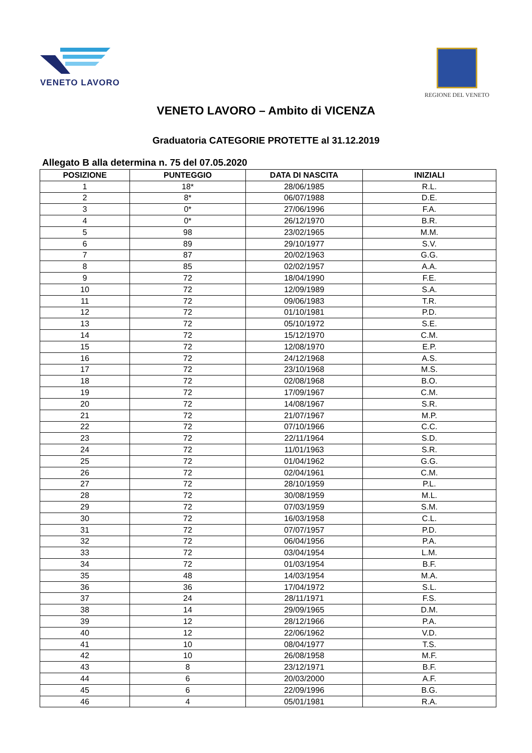VENETO LAVORO
REGIONE DEL VENETO
VENETO LAVORO – Ambito di VICENZA
Graduatoria CATEGORIE PROTETTE al 31.12.2019
Allegato B alla determina n. 75 del 07.05.2020
| POSIZIONE | PUNTEGGIO | DATA DI NASCITA | INIZIALI |
| --- | --- | --- | --- |
| 1 | 18* | 28/06/1985 | R.L. |
| 2 | 8* | 06/07/1988 | D.E. |
| 3 | 0* | 27/06/1996 | F.A. |
| 4 | 0* | 26/12/1970 | B.R. |
| 5 | 98 | 23/02/1965 | M.M. |
| 6 | 89 | 29/10/1977 | S.V. |
| 7 | 87 | 20/02/1963 | G.G. |
| 8 | 85 | 02/02/1957 | A.A. |
| 9 | 72 | 18/04/1990 | F.E. |
| 10 | 72 | 12/09/1989 | S.A. |
| 11 | 72 | 09/06/1983 | T.R. |
| 12 | 72 | 01/10/1981 | P.D. |
| 13 | 72 | 05/10/1972 | S.E. |
| 14 | 72 | 15/12/1970 | C.M. |
| 15 | 72 | 12/08/1970 | E.P. |
| 16 | 72 | 24/12/1968 | A.S. |
| 17 | 72 | 23/10/1968 | M.S. |
| 18 | 72 | 02/08/1968 | B.O. |
| 19 | 72 | 17/09/1967 | C.M. |
| 20 | 72 | 14/08/1967 | S.R. |
| 21 | 72 | 21/07/1967 | M.P. |
| 22 | 72 | 07/10/1966 | C.C. |
| 23 | 72 | 22/11/1964 | S.D. |
| 24 | 72 | 11/01/1963 | S.R. |
| 25 | 72 | 01/04/1962 | G.G. |
| 26 | 72 | 02/04/1961 | C.M. |
| 27 | 72 | 28/10/1959 | P.L. |
| 28 | 72 | 30/08/1959 | M.L. |
| 29 | 72 | 07/03/1959 | S.M. |
| 30 | 72 | 16/03/1958 | C.L. |
| 31 | 72 | 07/07/1957 | P.D. |
| 32 | 72 | 06/04/1956 | P.A. |
| 33 | 72 | 03/04/1954 | L.M. |
| 34 | 72 | 01/03/1954 | B.F. |
| 35 | 48 | 14/03/1954 | M.A. |
| 36 | 36 | 17/04/1972 | S.L. |
| 37 | 24 | 28/11/1971 | F.S. |
| 38 | 14 | 29/09/1965 | D.M. |
| 39 | 12 | 28/12/1966 | P.A. |
| 40 | 12 | 22/06/1962 | V.D. |
| 41 | 10 | 08/04/1977 | T.S. |
| 42 | 10 | 26/08/1958 | M.F. |
| 43 | 8 | 23/12/1971 | B.F. |
| 44 | 6 | 20/03/2000 | A.F. |
| 45 | 6 | 22/09/1996 | B.G. |
| 46 | 4 | 05/01/1981 | R.A. |